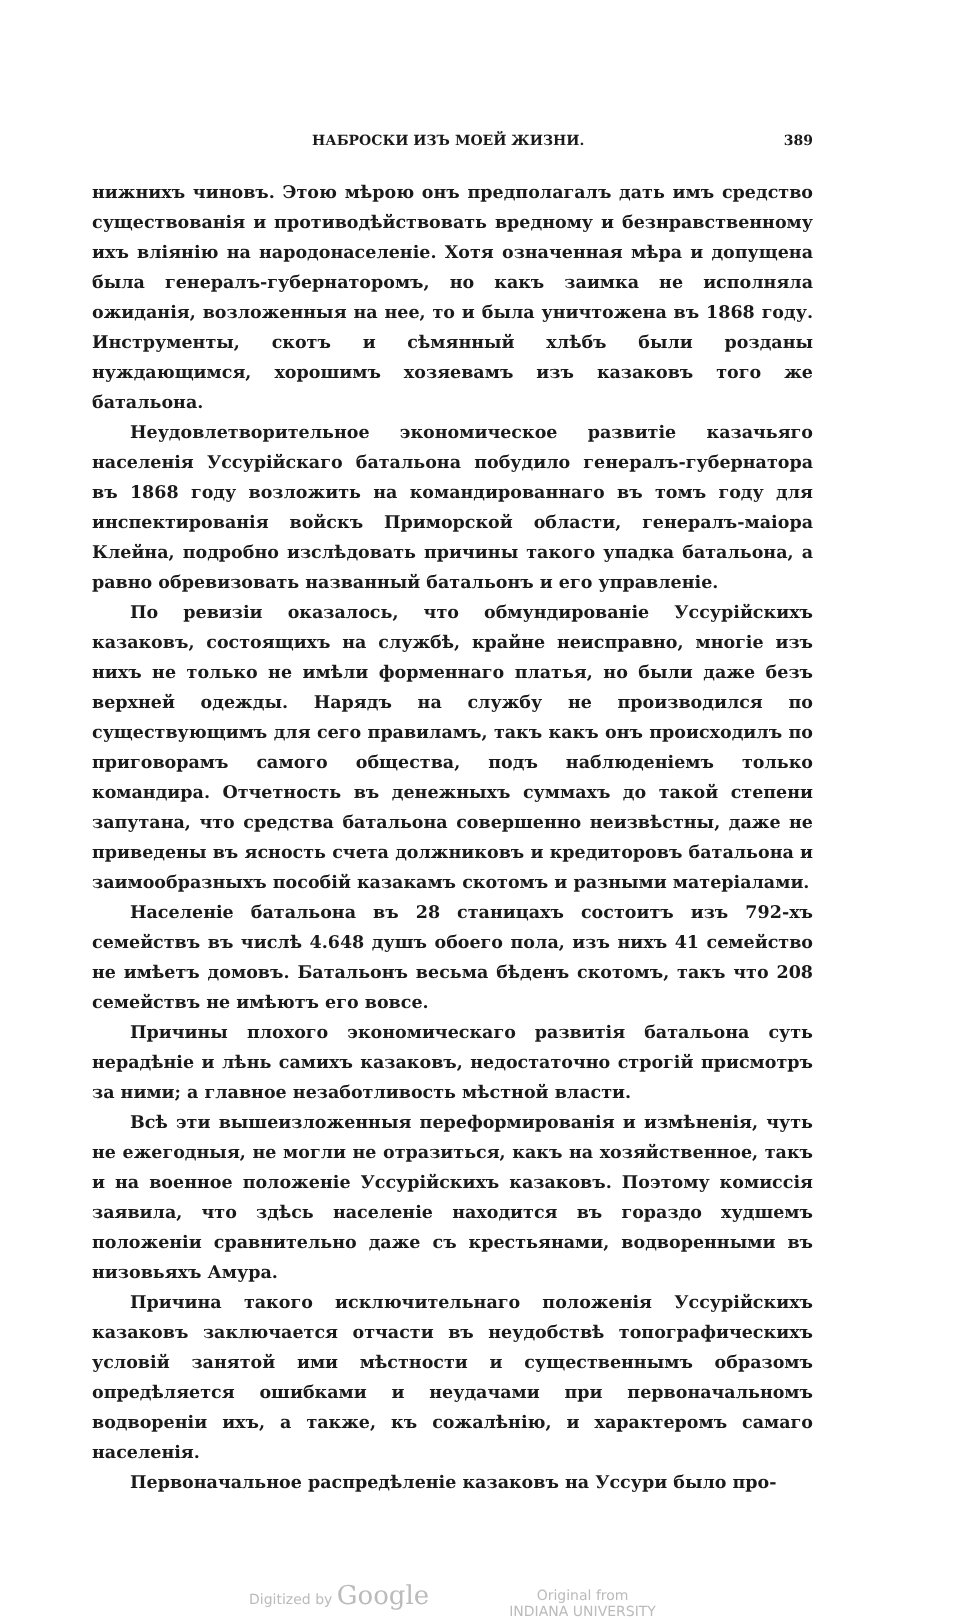НАБРОСКИ ИЗЪ МОЕЙ ЖИЗНИ. 389
нижнихъ чиновъ. Этою мѣрою онъ предполагалъ дать имъ средство существованія и противодѣйствовать вредному и безнравственному ихъ вліянію на народонаселеніе. Хотя означенная мѣра и допущена была генералъ-губернаторомъ, но какъ заимка не исполняла ожиданія, возложенныя на нее, то и была уничтожена въ 1868 году. Инструменты, скотъ и сѣмянный хлѣбъ были розданы нуждающимся, хорошимъ хозяевамъ изъ казаковъ того же батальона.
Неудовлетворительное экономическое развитіе казачьяго населенія Уссурійскаго батальона побудило генералъ-губернатора въ 1868 году возложить на командированнаго въ томъ году для инспектированія войскъ Приморской области, генералъ-маіора Клейна, подробно изслѣдовать причины такого упадка батальона, а равно обревизовать названный батальонъ и его управленіе.
По ревизіи оказалось, что обмундированіе Уссурійскихъ казаковъ, состоящихъ на службѣ, крайне неисправно, многіе изъ нихъ не только не имѣли форменнаго платья, но были даже безъ верхней одежды. Нарядъ на службу не производился по существующимъ для сего правиламъ, такъ какъ онъ происходилъ по приговорамъ самого общества, подъ наблюденіемъ только командира. Отчетность въ денежныхъ суммахъ до такой степени запутана, что средства батальона совершенно неизвѣстны, даже не приведены въ ясность счета должниковъ и кредиторовъ батальона и заимообразныхъ пособій казакамъ скотомъ и разными матеріалами.
Населеніе батальона въ 28 станицахъ состоитъ изъ 792-хъ семействъ въ числѣ 4.648 душъ обоего пола, изъ нихъ 41 семейство не имѣетъ домовъ. Батальонъ весьма бѣденъ скотомъ, такъ что 208 семействъ не имѣютъ его вовсе.
Причины плохого экономическаго развитія батальона суть нерадѣніе и лѣнь самихъ казаковъ, недостаточно строгій присмотръ за ними; а главное незаботливость мѣстной власти.
Всѣ эти вышеизложенныя переформированія и измѣненія, чуть не ежегодныя, не могли не отразиться, какъ на хозяйственное, такъ и на военное положеніе Уссурійскихъ казаковъ. Поэтому комиссія заявила, что здѣсь населеніе находится въ гораздо худшемъ положеніи сравнительно даже съ крестьянами, водворенными въ низовьяхъ Амура.
Причина такого исключительнаго положенія Уссурійскихъ казаковъ заключается отчасти въ неудобствѣ топографическихъ условій занятой ими мѣстности и существеннымъ образомъ опредѣляется ошибками и неудачами при первоначальномъ водвореніи ихъ, а также, къ сожалѣнію, и характеромъ самаго населенія.
Первоначальное распредѣленіе казаковъ на Уссури было про-
Digitized by Google
Original from
INDIANA UNIVERSITY